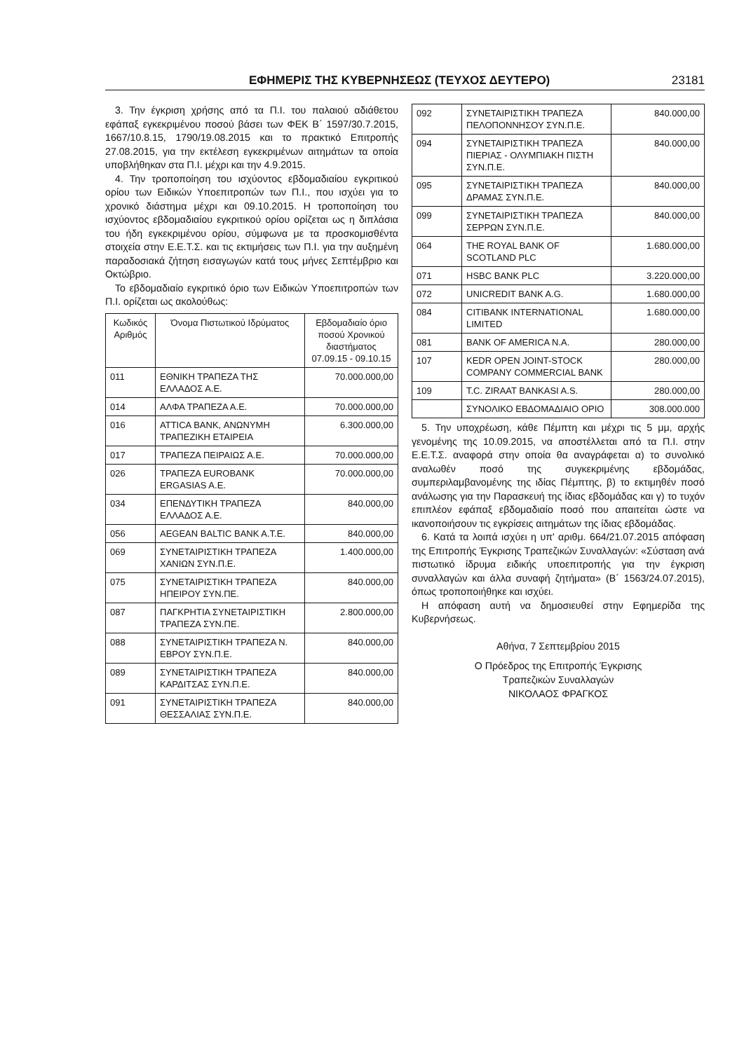ΕΦΗΜΕΡΙΣ ΤΗΣ ΚΥΒΕΡΝΗΣΕΩΣ (ΤΕΥΧΟΣ ΔΕΥΤΕΡΟ) 23181
3. Την έγκριση χρήσης από τα Π.Ι. του παλαιού αδιάθετου εφάπαξ εγκεκριμένου ποσού βάσει των ΦΕΚ Β΄ 1597/30.7.2015, 1667/10.8.15, 1790/19.08.2015 και το πρακτικό Επιτροπής 27.08.2015, για την εκτέλεση εγκεκριμένων αιτημάτων τα οποία υποβλήθηκαν στα Π.Ι. μέχρι και την 4.9.2015.
4. Την τροποποίηση του ισχύοντος εβδομαδιαίου εγκριτικού ορίου των Ειδικών Υποεπιτροπών των Π.Ι., που ισχύει για το χρονικό διάστημα μέχρι και 09.10.2015. Η τροποποίηση του ισχύοντος εβδομαδιαίου εγκριτικού ορίου ορίζεται ως η διπλάσια του ήδη εγκεκριμένου ορίου, σύμφωνα με τα προσκομισθέντα στοιχεία στην Ε.Ε.Τ.Σ. και τις εκτιμήσεις των Π.Ι. για την αυξημένη παραδοσιακά ζήτηση εισαγωγών κατά τους μήνες Σεπτέμβριο και Οκτώβριο.
Το εβδομαδιαίο εγκριτικό όριο των Ειδικών Υποεπιτροπών των Π.Ι. ορίζεται ως ακολούθως:
| Κωδικός Αριθμός | Όνομα Πιστωτικού Ιδρύματος | Εβδομαδιαίο όριο ποσού Χρονικού διαστήματος 07.09.15 - 09.10.15 |
| --- | --- | --- |
| 011 | ΕΘΝΙΚΗ ΤΡΑΠΕΖΑ ΤΗΣ ΕΛΛΑΔΟΣ Α.Ε. | 70.000.000,00 |
| 014 | ΑΛΦΑ ΤΡΑΠΕΖΑ Α.Ε. | 70.000.000,00 |
| 016 | ATTICA BANK, ΑΝΩΝΥΜΗ ΤΡΑΠΕΖΙΚΗ ΕΤΑΙΡΕΙΑ | 6.300.000,00 |
| 017 | ΤΡΑΠΕΖΑ ΠΕΙΡΑΙΩΣ Α.Ε. | 70.000.000,00 |
| 026 | ΤΡΑΠΕΖΑ EUROBANK ERGASIAS A.E. | 70.000.000,00 |
| 034 | ΕΠΕΝΔΥΤΙΚΗ ΤΡΑΠΕΖΑ ΕΛΛΑΔΟΣ Α.Ε. | 840.000,00 |
| 056 | AEGEAN BALTIC BANK A.T.E. | 840.000,00 |
| 069 | ΣΥΝΕΤΑΙΡΙΣΤΙΚΗ ΤΡΑΠΕΖΑ ΧΑΝΙΩΝ ΣΥΝ.Π.Ε. | 1.400.000,00 |
| 075 | ΣΥΝΕΤΑΙΡΙΣΤΙΚΗ ΤΡΑΠΕΖΑ ΗΠΕΙΡΟΥ ΣΥΝ.ΠΕ. | 840.000,00 |
| 087 | ΠΑΓΚΡΗΤΙΑ ΣΥΝΕΤΑΙΡΙΣΤΙΚΗ ΤΡΑΠΕΖΑ ΣΥΝ.ΠΕ. | 2.800.000,00 |
| 088 | ΣΥΝΕΤΑΙΡΙΣΤΙΚΗ ΤΡΑΠΕΖΑ Ν. ΕΒΡΟΥ ΣΥΝ.Π.Ε. | 840.000,00 |
| 089 | ΣΥΝΕΤΑΙΡΙΣΤΙΚΗ ΤΡΑΠΕΖΑ ΚΑΡΔΙΤΣΑΣ ΣΥΝ.Π.Ε. | 840.000,00 |
| 091 | ΣΥΝΕΤΑΙΡΙΣΤΙΚΗ ΤΡΑΠΕΖΑ ΘΕΣΣΑΛΙΑΣ ΣΥΝ.Π.Ε. | 840.000,00 |
| 092 | ΣΥΝΕΤΑΙΡΙΣΤΙΚΗ ΤΡΑΠΕΖΑ ΠΕΛΟΠΟΝΝΗΣΟΥ ΣΥΝ.Π.Ε. | 840.000,00 |
| 094 | ΣΥΝΕΤΑΙΡΙΣΤΙΚΗ ΤΡΑΠΕΖΑ ΠΙΕΡΙΑΣ - ΟΛΥΜΠΙΑΚΗ ΠΙΣΤΗ ΣΥΝ.Π.Ε. | 840.000,00 |
| 095 | ΣΥΝΕΤΑΙΡΙΣΤΙΚΗ ΤΡΑΠΕΖΑ ΔΡΑΜΑΣ ΣΥΝ.Π.Ε. | 840.000,00 |
| 099 | ΣΥΝΕΤΑΙΡΙΣΤΙΚΗ ΤΡΑΠΕΖΑ ΣΕΡΡΩΝ ΣΥΝ.Π.Ε. | 840.000,00 |
| 064 | THE ROYAL BANK OF SCOTLAND PLC | 1.680.000,00 |
| 071 | HSBC BANK PLC | 3.220.000,00 |
| 072 | UNICREDIT BANK A.G. | 1.680.000,00 |
| 084 | CITIBANK INTERNATIONAL LIMITED | 1.680.000,00 |
| 081 | BANK OF AMERICA N.A. | 280.000,00 |
| 107 | KEDR OPEN JOINT-STOCK COMPANY COMMERCIAL BANK | 280.000,00 |
| 109 | T.C. ZIRAAT BANKASI A.S. | 280.000,00 |
| | ΣΥΝΟΛΙΚΟ ΕΒΔΟΜΑΔΙΑΙΟ ΟΡΙΟ | 308.000.000 |
5. Την υποχρέωση, κάθε Πέμπτη και μέχρι τις 5 μμ, αρχής γενομένης της 10.09.2015, να αποστέλλεται από τα Π.Ι. στην Ε.Ε.Τ.Σ. αναφορά στην οποία θα αναγράφεται α) το συνολικό αναλωθέν ποσό της συγκεκριμένης εβδομάδας, συμπεριλαμβανομένης της ιδίας Πέμπτης, β) το εκτιμηθέν ποσό ανάλωσης για την Παρασκευή της ίδιας εβδομάδας και γ) το τυχόν επιπλέον εφάπαξ εβδομαδιαίο ποσό που απαιτείται ώστε να ικανοποιήσουν τις εγκρίσεις αιτημάτων της ίδιας εβδομάδας.
6. Κατά τα λοιπά ισχύει η υπ' αριθμ. 664/21.07.2015 απόφαση της Επιτροπής Έγκρισης Τραπεζικών Συναλλαγών: «Σύσταση ανά πιστωτικό ίδρυμα ειδικής υποεπιτροπής για την έγκριση συναλλαγών και άλλα συναφή ζητήματα» (Β΄ 1563/24.07.2015), όπως τροποποιήθηκε και ισχύει.
Η απόφαση αυτή να δημοσιευθεί στην Εφημερίδα της Κυβερνήσεως.
Αθήνα, 7 Σεπτεμβρίου 2015
Ο Πρόεδρος της Επιτροπής Έγκρισης
Τραπεζικών Συναλλαγών
ΝΙΚΟΛΑΟΣ ΦΡΑΓΚΟΣ